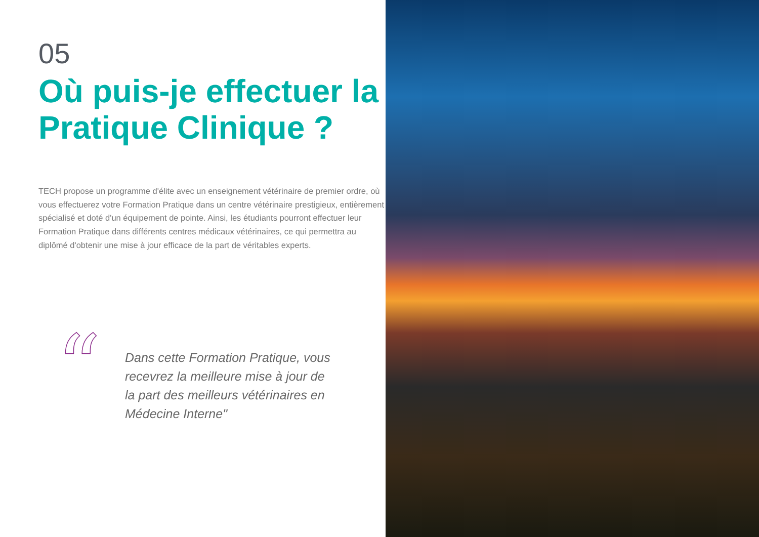05
Où puis-je effectuer la Pratique Clinique ?
TECH propose un programme d'élite avec un enseignement vétérinaire de premier ordre, où vous effectuerez votre Formation Pratique dans un centre vétérinaire prestigieux, entièrement spécialisé et doté d'un équipement de pointe. Ainsi, les étudiants pourront effectuer leur Formation Pratique dans différents centres médicaux vétérinaires, ce qui permettra au diplômé d'obtenir une mise à jour efficace de la part de véritables experts.
“
Dans cette Formation Pratique, vous recevrez la meilleure mise à jour de la part des meilleurs vétérinaires en Médecine Interne"